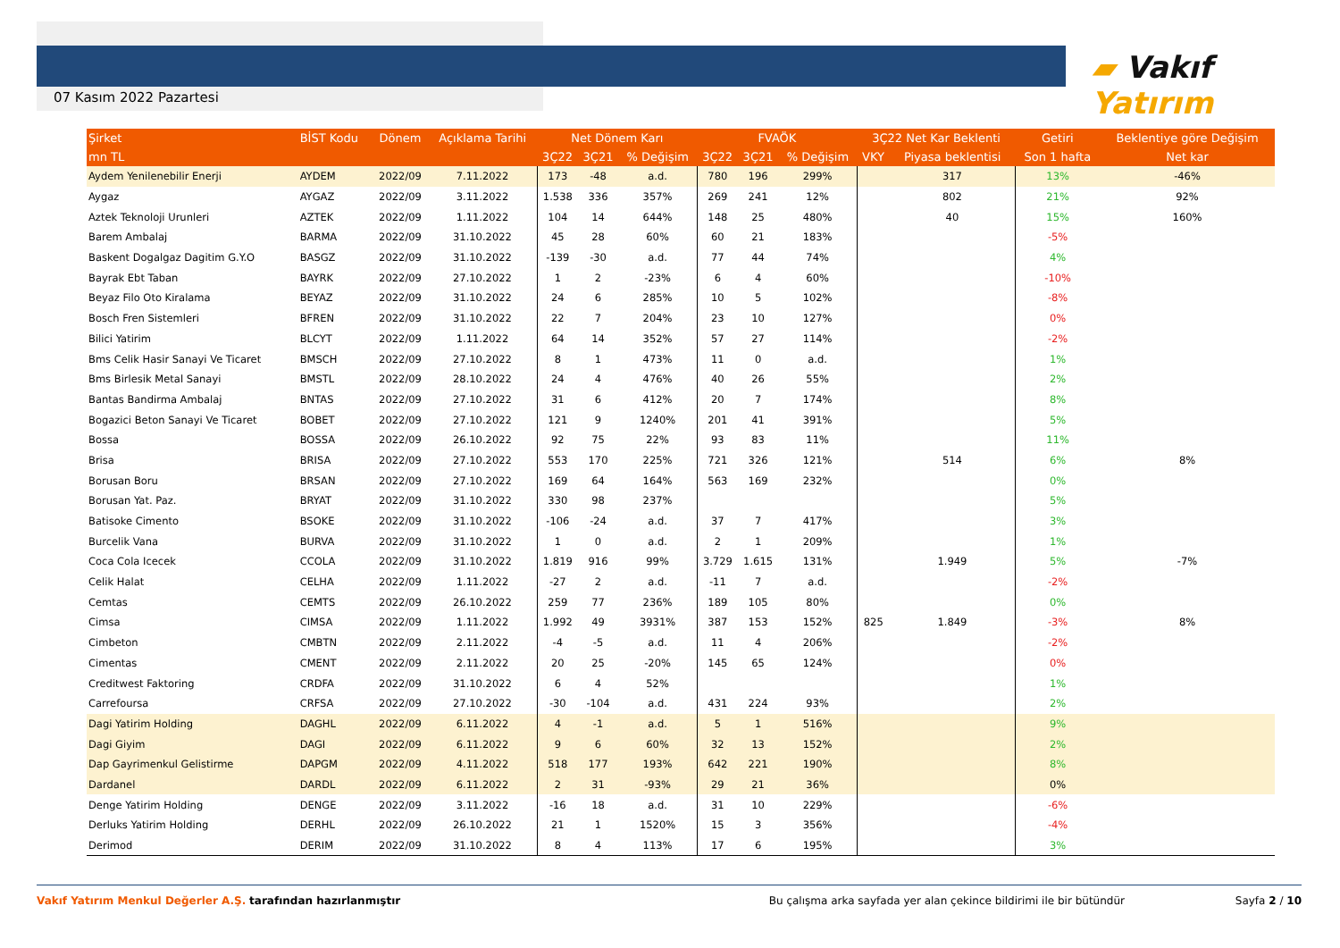07 Kasım 2022 Pazartesi
▰ Vakıf Yatırım
| Şirket | BİST Kodu | Dönem | Açıklama Tarihi | Net Dönem Karı | | | FVAÖK | | | 3Ç22 Net Kar Beklenti | | Getiri | Beklentiye göre Değişim |
| --- | --- | --- | --- | --- | --- | --- | --- | --- | --- | --- | --- | --- | --- |
| mn TL | | | | 3Ç22 | 3Ç21 | % Değişim | 3Ç22 | 3Ç21 | % Değişim | VKY | Piyasa beklentisi | Son 1 hafta | Net kar |
| Aydem Yenilenebilir Enerji | AYDEM | 2022/09 | 7.11.2022 | 173 | -48 | a.d. | 780 | 196 | 299% | | 317 | 13% | -46% |
| Aygaz | AYGAZ | 2022/09 | 3.11.2022 | 1.538 | 336 | 357% | 269 | 241 | 12% | | 802 | 21% | 92% |
| Aztek Teknoloji Urunleri | AZTEK | 2022/09 | 1.11.2022 | 104 | 14 | 644% | 148 | 25 | 480% | | 40 | 15% | 160% |
| Barem Ambalaj | BARMA | 2022/09 | 31.10.2022 | 45 | 28 | 60% | 60 | 21 | 183% | | | -5% | |
| Baskent Dogalgaz Dagitim G.Y.O | BASGZ | 2022/09 | 31.10.2022 | -139 | -30 | a.d. | 77 | 44 | 74% | | | 4% | |
| Bayrak Ebt Taban | BAYRK | 2022/09 | 27.10.2022 | 1 | 2 | -23% | 6 | 4 | 60% | | | -10% | |
| Beyaz Filo Oto Kiralama | BEYAZ | 2022/09 | 31.10.2022 | 24 | 6 | 285% | 10 | 5 | 102% | | | -8% | |
| Bosch Fren Sistemleri | BFREN | 2022/09 | 31.10.2022 | 22 | 7 | 204% | 23 | 10 | 127% | | | 0% | |
| Bilici Yatirim | BLCYT | 2022/09 | 1.11.2022 | 64 | 14 | 352% | 57 | 27 | 114% | | | -2% | |
| Bms Celik Hasir Sanayi Ve Ticaret | BMSCH | 2022/09 | 27.10.2022 | 8 | 1 | 473% | 11 | 0 | a.d. | | | 1% | |
| Bms Birlesik Metal Sanayi | BMSTL | 2022/09 | 28.10.2022 | 24 | 4 | 476% | 40 | 26 | 55% | | | 2% | |
| Bantas Bandirma Ambalaj | BNTAS | 2022/09 | 27.10.2022 | 31 | 6 | 412% | 20 | 7 | 174% | | | 8% | |
| Bogazici Beton Sanayi Ve Ticaret | BOBET | 2022/09 | 27.10.2022 | 121 | 9 | 1240% | 201 | 41 | 391% | | | 5% | |
| Bossa | BOSSA | 2022/09 | 26.10.2022 | 92 | 75 | 22% | 93 | 83 | 11% | | | 11% | |
| Brisa | BRISA | 2022/09 | 27.10.2022 | 553 | 170 | 225% | 721 | 326 | 121% | | 514 | 6% | 8% |
| Borusan Boru | BRSAN | 2022/09 | 27.10.2022 | 169 | 64 | 164% | 563 | 169 | 232% | | | 0% | |
| Borusan Yat. Paz. | BRYAT | 2022/09 | 31.10.2022 | 330 | 98 | 237% | | | | | | 5% | |
| Batisoke Cimento | BSOKE | 2022/09 | 31.10.2022 | -106 | -24 | a.d. | 37 | 7 | 417% | | | 3% | |
| Burcelik Vana | BURVA | 2022/09 | 31.10.2022 | 1 | 0 | a.d. | 2 | 1 | 209% | | | 1% | |
| Coca Cola Icecek | CCOLA | 2022/09 | 31.10.2022 | 1.819 | 916 | 99% | 3.729 | 1.615 | 131% | | 1.949 | 5% | -7% |
| Celik Halat | CELHA | 2022/09 | 1.11.2022 | -27 | 2 | a.d. | -11 | 7 | a.d. | | | -2% | |
| Cemtas | CEMTS | 2022/09 | 26.10.2022 | 259 | 77 | 236% | 189 | 105 | 80% | | | 0% | |
| Cimsa | CIMSA | 2022/09 | 1.11.2022 | 1.992 | 49 | 3931% | 387 | 153 | 152% | 825 | 1.849 | -3% | 8% |
| Cimbeton | CMBTN | 2022/09 | 2.11.2022 | -4 | -5 | a.d. | 11 | 4 | 206% | | | -2% | |
| Cimentas | CMENT | 2022/09 | 2.11.2022 | 20 | 25 | -20% | 145 | 65 | 124% | | | 0% | |
| Creditwest Faktoring | CRDFA | 2022/09 | 31.10.2022 | 6 | 4 | 52% | | | | | | 1% | |
| Carrefoursa | CRFSA | 2022/09 | 27.10.2022 | -30 | -104 | a.d. | 431 | 224 | 93% | | | 2% | |
| Dagi Yatirim Holding | DAGHL | 2022/09 | 6.11.2022 | 4 | -1 | a.d. | 5 | 1 | 516% | | | 9% | |
| Dagi Giyim | DAGI | 2022/09 | 6.11.2022 | 9 | 6 | 60% | 32 | 13 | 152% | | | 2% | |
| Dap Gayrimenkul Gelistirme | DAPGM | 2022/09 | 4.11.2022 | 518 | 177 | 193% | 642 | 221 | 190% | | | 8% | |
| Dardanel | DARDL | 2022/09 | 6.11.2022 | 2 | 31 | -93% | 29 | 21 | 36% | | | 0% | |
| Denge Yatirim Holding | DENGE | 2022/09 | 3.11.2022 | -16 | 18 | a.d. | 31 | 10 | 229% | | | -6% | |
| Derluks Yatirim Holding | DERHL | 2022/09 | 26.10.2022 | 21 | 1 | 1520% | 15 | 3 | 356% | | | -4% | |
| Derimod | DERIM | 2022/09 | 31.10.2022 | 8 | 4 | 113% | 17 | 6 | 195% | | | 3% | |
Vakıf Yatırım Menkul Değerler A.Ş. tarafından hazırlanmıştır
Bu çalışma arka sayfada yer alan çekince bildirimi ile bir bütündür Sayfa 2 / 10